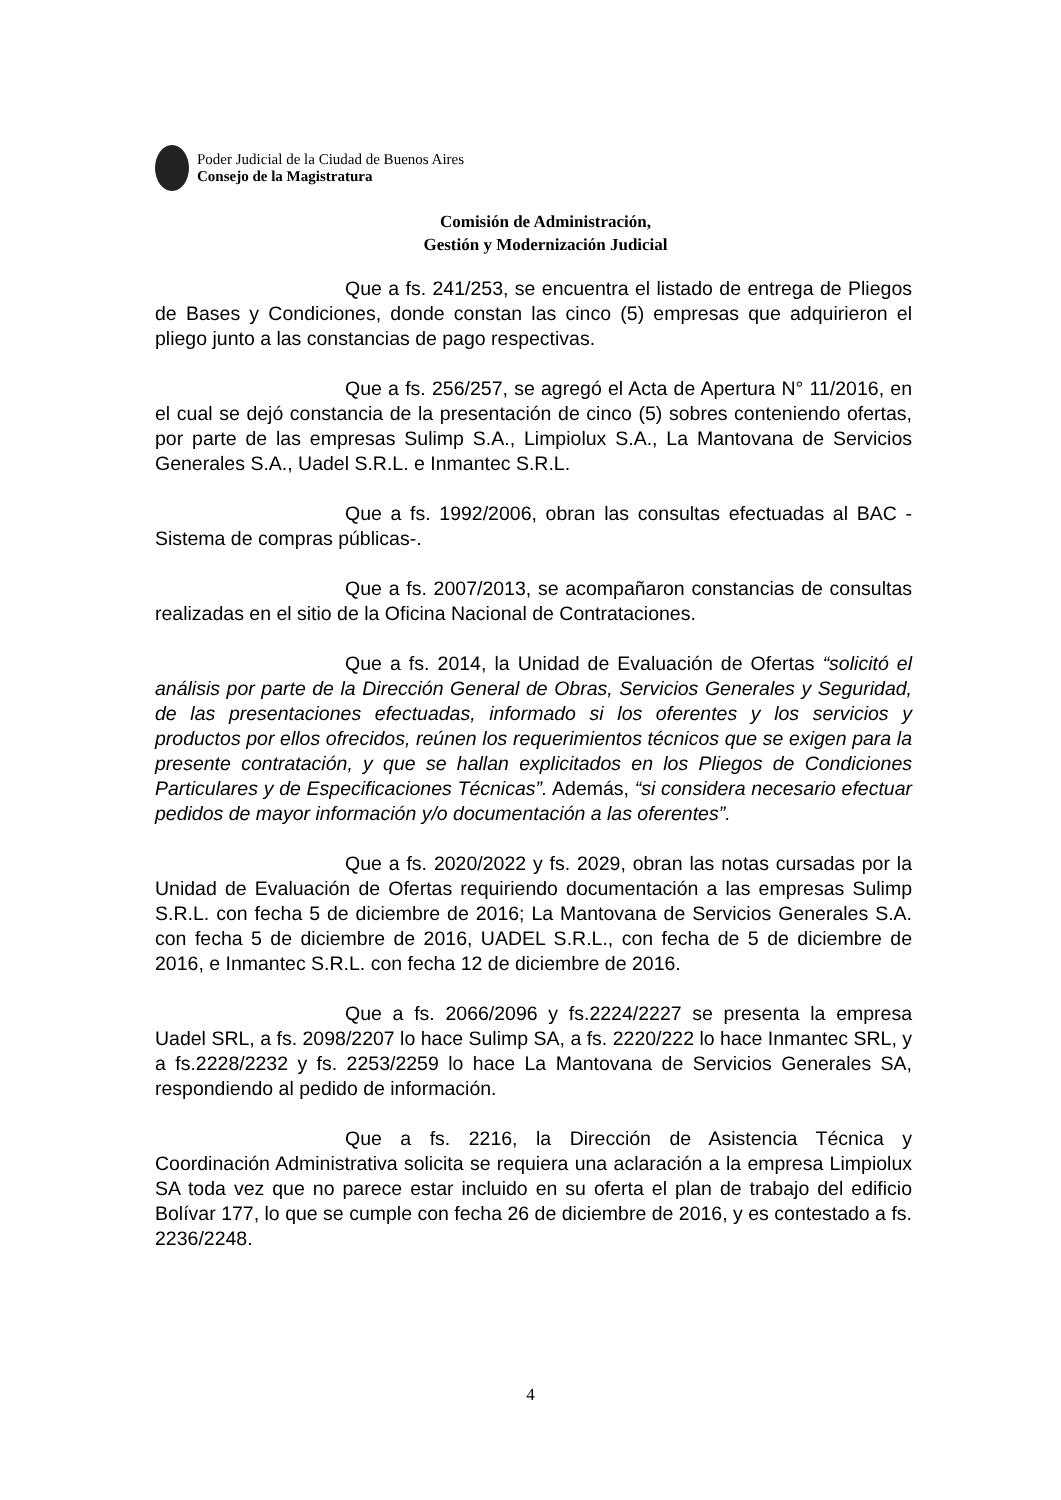Poder Judicial de la Ciudad de Buenos Aires
Consejo de la Magistratura
Comisión de Administración,
Gestión y Modernización Judicial
Que a fs. 241/253, se encuentra el listado de entrega de Pliegos de Bases y Condiciones, donde constan las cinco (5) empresas que adquirieron el pliego junto a las constancias de pago respectivas.
Que a fs. 256/257, se agregó el Acta de Apertura N° 11/2016, en el cual se dejó constancia de la presentación de cinco (5) sobres conteniendo ofertas, por parte de las empresas Sulimp S.A., Limpiolux S.A., La Mantovana de Servicios Generales S.A., Uadel S.R.L. e Inmantec S.R.L.
Que a fs. 1992/2006, obran las consultas efectuadas al BAC -Sistema de compras públicas-.
Que a fs. 2007/2013, se acompañaron constancias de consultas realizadas en el sitio de la Oficina Nacional de Contrataciones.
Que a fs. 2014, la Unidad de Evaluación de Ofertas “solicitó el análisis por parte de la Dirección General de Obras, Servicios Generales y Seguridad, de las presentaciones efectuadas, informado si los oferentes y los servicios y productos por ellos ofrecidos, reúnen los requerimientos técnicos que se exigen para la presente contratación, y que se hallan explicitados en los Pliegos de Condiciones Particulares y de Especificaciones Técnicas”. Además, “si considera necesario efectuar pedidos de mayor información y/o documentación a las oferentes”.
Que a fs. 2020/2022 y fs. 2029, obran las notas cursadas por la Unidad de Evaluación de Ofertas requiriendo documentación a las empresas Sulimp S.R.L. con fecha 5 de diciembre de 2016; La Mantovana de Servicios Generales S.A. con fecha 5 de diciembre de 2016, UADEL S.R.L., con fecha de 5 de diciembre de 2016, e Inmantec S.R.L. con fecha 12 de diciembre de 2016.
Que a fs. 2066/2096 y fs.2224/2227 se presenta la empresa Uadel SRL, a fs. 2098/2207 lo hace Sulimp SA, a fs. 2220/222 lo hace Inmantec SRL, y a fs.2228/2232 y fs. 2253/2259 lo hace La Mantovana de Servicios Generales SA, respondiendo al pedido de información.
Que a fs. 2216, la Dirección de Asistencia Técnica y Coordinación Administrativa solicita se requiera una aclaración a la empresa Limpiolux SA toda vez que no parece estar incluido en su oferta el plan de trabajo del edificio Bolívar 177, lo que se cumple con fecha 26 de diciembre de 2016, y es contestado a fs. 2236/2248.
4